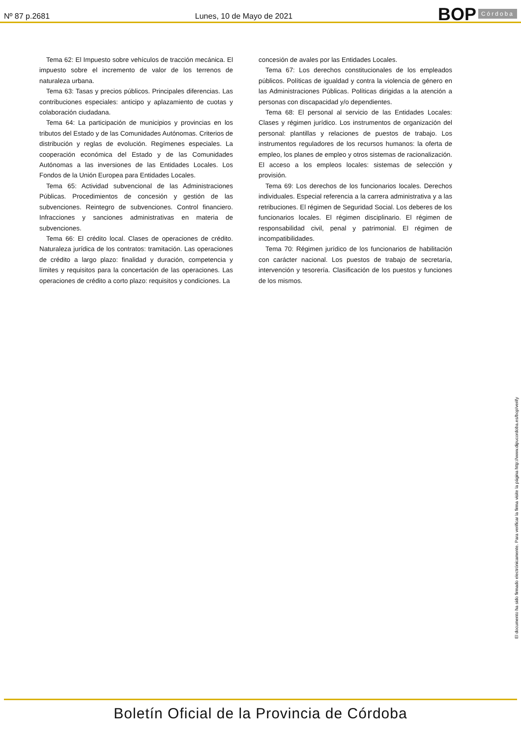Nº 87 p.2681
Lunes, 10 de Mayo de 2021
BOP Córdoba
Tema 62: El Impuesto sobre vehículos de tracción mecánica. El impuesto sobre el incremento de valor de los terrenos de naturaleza urbana.
Tema 63: Tasas y precios públicos. Principales diferencias. Las contribuciones especiales: anticipo y aplazamiento de cuotas y colaboración ciudadana.
Tema 64: La participación de municipios y provincias en los tributos del Estado y de las Comunidades Autónomas. Criterios de distribución y reglas de evolución. Regímenes especiales. La cooperación económica del Estado y de las Comunidades Autónomas a las inversiones de las Entidades Locales. Los Fondos de la Unión Europea para Entidades Locales.
Tema 65: Actividad subvencional de las Administraciones Públicas. Procedimientos de concesión y gestión de las subvenciones. Reintegro de subvenciones. Control financiero. Infracciones y sanciones administrativas en materia de subvenciones.
Tema 66: El crédito local. Clases de operaciones de crédito. Naturaleza jurídica de los contratos: tramitación. Las operaciones de crédito a largo plazo: finalidad y duración, competencia y límites y requisitos para la concertación de las operaciones. Las operaciones de crédito a corto plazo: requisitos y condiciones. La
concesión de avales por las Entidades Locales.
Tema 67: Los derechos constitucionales de los empleados públicos. Políticas de igualdad y contra la violencia de género en las Administraciones Públicas. Políticas dirigidas a la atención a personas con discapacidad y/o dependientes.
Tema 68: El personal al servicio de las Entidades Locales: Clases y régimen jurídico. Los instrumentos de organización del personal: plantillas y relaciones de puestos de trabajo. Los instrumentos reguladores de los recursos humanos: la oferta de empleo, los planes de empleo y otros sistemas de racionalización. El acceso a los empleos locales: sistemas de selección y provisión.
Tema 69: Los derechos de los funcionarios locales. Derechos individuales. Especial referencia a la carrera administrativa y a las retribuciones. El régimen de Seguridad Social. Los deberes de los funcionarios locales. El régimen disciplinario. El régimen de responsabilidad civil, penal y patrimonial. El régimen de incompatibilidades.
Tema 70: Régimen jurídico de los funcionarios de habilitación con carácter nacional. Los puestos de trabajo de secretaría, intervención y tesorería. Clasificación de los puestos y funciones de los mismos.
El documento ha sido firmado electrónicamente. Para verificar la firma visite la página http://www.dipucordoba.es/bop/verify
Boletín Oficial de la Provincia de Córdoba